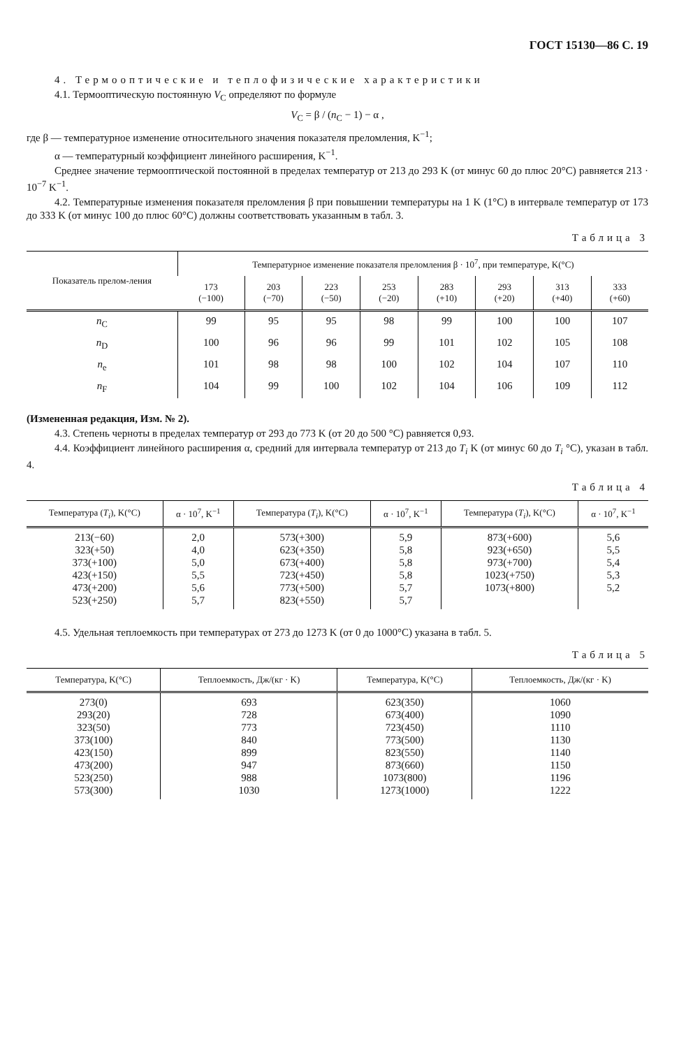ГОСТ 15130—86 С. 19
4. Термооптические и теплофизические характеристики
4.1. Термооптическую постоянную V<sub>C</sub> определяют по формуле
V<sub>C</sub> = β / (n<sub>C</sub> − 1) − α ,
где β — температурное изменение относительного значения показателя преломления, K<sup>−1</sup>;
α — температурный коэффициент линейного расширения, K<sup>−1</sup>.
Среднее значение термооптической постоянной в пределах температур от 213 до 293 K (от минус 60 до плюс 20°C) равняется 213 · 10<sup>−7</sup> K<sup>−1</sup>.
4.2. Температурные изменения показателя преломления β при повышении температуры на 1 K (1°C) в интервале температур от 173 до 333 K (от минус 100 до плюс 60°C) должны соответствовать указанным в табл. 3.
Таблица 3
| Показатель прелом-ления | Температурное изменение показателя преломления β · 10<sup>7</sup>, при температуре, K(°C) | | | | | | | |
| --- | --- | --- | --- | --- | --- | --- | --- | --- |
| | 173 (−100) | 203 (−70) | 223 (−50) | 253 (−20) | 283 (+10) | 293 (+20) | 313 (+40) | 333 (+60) |
| n<sub>C</sub> | 99 | 95 | 95 | 98 | 99 | 100 | 100 | 107 |
| n<sub>D</sub> | 100 | 96 | 96 | 99 | 101 | 102 | 105 | 108 |
| n<sub>e</sub> | 101 | 98 | 98 | 100 | 102 | 104 | 107 | 110 |
| n<sub>F</sub> | 104 | 99 | 100 | 102 | 104 | 106 | 109 | 112 |
(Измененная редакция, Изм. № 2).
4.3. Степень черноты в пределах температур от 293 до 773 K (от 20 до 500 °C) равняется 0,93.
4.4. Коэффициент линейного расширения α, средний для интервала температур от 213 до T<sub>i</sub> K (от минус 60 до T<sub>i</sub> °C), указан в табл. 4.
Таблица 4
| Температура ( T<sub>i</sub> ), K(°C) | α · 10<sup>7</sup>, K<sup>−1</sup> | Температура ( T<sub>i</sub> ), K(°C) | α · 10<sup>7</sup>, K<sup>−1</sup> | Температура ( T<sub>i</sub> ), K(°C) | α · 10<sup>7</sup>, K<sup>−1</sup> |
| --- | --- | --- | --- | --- | --- |
| 213(−60) 323(+50) 373(+100) 423(+150) 473(+200) 523(+250) | 2,0 4,0 5,0 5,5 5,6 5,7 | 573(+300) 623(+350) 673(+400) 723(+450) 773(+500) 823(+550) | 5,9 5,8 5,8 5,8 5,7 5,7 | 873(+600) 923(+650) 973(+700) 1023(+750) 1073(+800) | 5,6 5,5 5,4 5,3 5,2 |
4.5. Удельная теплоемкость при температурах от 273 до 1273 K (от 0 до 1000°C) указана в табл. 5.
Таблица 5
| Температура, K(°C) | Теплоемкость, Дж/(кг · K) | Температура, K(°C) | Теплоемкость, Дж/(кг · K) |
| --- | --- | --- | --- |
| 273(0) 293(20) 323(50) 373(100) 423(150) 473(200) 523(250) 573(300) | 693 728 773 840 899 947 988 1030 | 623(350) 673(400) 723(450) 773(500) 823(550) 873(660) 1073(800) 1273(1000) | 1060 1090 1110 1130 1140 1150 1196 1222 |